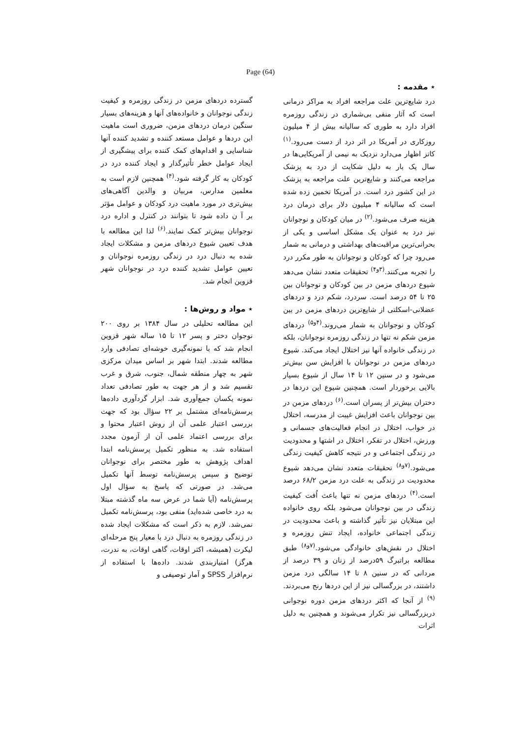Page (64)
٭ مقدمه :
درد شایع‌ترین علت مراجعه افراد به مراکز درمانی است که آثار منفی بی‌شماری در زندگی روزمره افراد دارد به طوری که سالیانه بیش از ۴ میلیون روزکاری در آمریکا در اثر درد از دست می‌رود.<sup>(۱)</sup> کاتز اظهار می‌دارد نزدیک به نیمی از آمریکایی‌ها در سال یک بار به دلیل شکایت از درد به پزشک مراجعه می‌کنند و شایع‌ترین علت مراجعه به پزشک در این کشور درد است. در آمریکا تخمین زده شده است که سالیانه ۴ میلیون دلار برای درمان درد هزینه صرف می‌شود.<sup>(۲)</sup> در میان کودکان و نوجوانان نیز درد به عنوان یک مشکل اساسی و یکی از بحرانی‌ترین مراقبت‌های بهداشتی و درمانی به شمار می‌رود چرا که کودکان و نوجوانان به طور مکرر درد را تجربه می‌کنند.<sup>(۳و۴)</sup> تحقیقات متعدد نشان می‌دهد شیوع دردهای مزمن در بین کودکان و نوجوانان بین ۲۵ تا ۵۴ درصد است. سردرد، شکم درد و دردهای عضلانی-اسکلتی از شایع‌ترین دردهای مزمن در بین کودکان و نوجوانان به شمار می‌روند.<sup>(۴و۵)</sup> دردهای مزمن شکم نه تنها در زندگی روزمره نوجوانان، بلکه در زندگی خانواده آنها نیز اختلال ایجاد می‌کند. شیوع دردهای مزمن در نوجوانان با افزایش سن بیش‌تر می‌شود و در سنین ۱۲ تا ۱۴ سال از شیوع بسیار بالایی برخوردار است. همچنین شیوع این دردها در دختران بیش‌تر از پسران است.<sup>(۶)</sup> دردهای مزمن در بین نوجوانان باعث افزایش غیبت از مدرسه، اختلال در خواب، اختلال در انجام فعالیت‌های جسمانی و ورزش، اختلال در تفکر، اختلال در اشتها و محدودیت در زندگی اجتماعی و در نتیجه کاهش کیفیت زندگی می‌شود.<sup>(۷و۸)</sup> تحقیقات متعدد نشان می‌دهد شیوع محدودیت در زندگی به علت درد مزمن ۶۸/۲ درصد است.<sup>(۴)</sup> دردهای مزمن نه تنها باعث اُفت کیفیت زندگی در بین نوجوانان می‌شود بلکه روی خانواده این مبتلایان نیز تأثیر گذاشته و باعث محدودیت در زندگی اجتماعی خانواده، ایجاد تنش روزمره و اختلال در نقش‌های خانوادگی می‌شود.<sup>(۷و۸)</sup> طبق مطالعه براتبرگ ۵۹درصد از زنان و ۳۹ درصد از مردانی که در سنین ۸ تا ۱۴ سالگی درد مزمن داشتند، در بزرگسالی نیز از این دردها رنج می‌بردند.<sup>(۹)</sup> از آنجا که اکثر دردهای مزمن دوره نوجوانی دربزرگسالی نیز تکرار می‌شوند و همچنین به دلیل اثرات
گسترده دردهای مزمن در زندگی روزمره و کیفیت زندگی نوجوانان و خانواده‌های آنها و هزینه‌های بسیار سنگین درمان دردهای مزمن، ضروری است ماهیت این دردها و عوامل مستعد کننده و تشدید کننده آنها شناسایی و اقدام‌های کمک کننده برای پیشگیری از ایجاد عوامل خطر تأثیرگذار و ایجاد کننده درد در کودکان به کار گرفته شود.<sup>(۴)</sup> همچنین لازم است به معلمین مدارس، مربیان و والدین آگاهی‌های بیش‌تری در مورد ماهیت درد کودکان و عوامل مؤثر بر آ ن داده شود تا بتوانند در کنترل و اداره درد نوجوانان بیش‌تر کمک نمایند.<sup>(۶)</sup> لذا این مطالعه با هدف تعیین شیوع دردهای مزمن و مشکلات ایجاد شده به دنبال درد در زندگی روزمره نوجوانان و تعیین عوامل تشدید کننده درد در نوجوانان شهر قزوین انجام شد.
٭ مواد و روش‌ها :
این مطالعه تحلیلی در سال ۱۳۸۴ بر روی ۲۰۰ نوجوان دختر و پسر ۱۲ تا ۱۵ ساله شهر قزوین انجام شد که با نمونه‌گیری خوشه‌ای تصادفی وارد مطالعه شدند. ابتدا شهر بر اساس میدان مرکزی شهر به چهار منطقه شمال، جنوب، شرق و غرب تقسیم شد و از هر جهت به طور تصادفی تعداد نمونه یکسان جمع‌آوری شد. ابزار گردآوری داده‌ها پرسش‌نامه‌ای مشتمل بر ۲۲ سؤال بود که جهت بررسی اعتبار علمی آن از روش اعتبار محتوا و برای بررسی اعتماد علمی آن از آزمون مجدد استفاده شد. به منظور تکمیل پرسش‌نامه ابتدا اهداف پژوهش به طور مختصر برای نوجوانان توضیح و سپس پرسش‌نامه توسط آنها تکمیل می‌شد. در صورتی که پاسخ به سؤال اول پرسش‌نامه (آیا شما در عرض سه ماه گذشته مبتلا به درد خاصی شده‌اید) منفی بود، پرسش‌نامه تکمیل نمی‌شد. لازم به ذکر است که مشکلات ایجاد شده در زندگی روزمره به دنبال درد با معیار پنج مرحله‌ای لیکرت (همیشه، اکثر اوقات، گاهی اوقات، به ندرت، هرگز) امتیازبندی شدند. داده‌ها با استفاده از نرم‌افزار SPSS و آمار توصیفی و